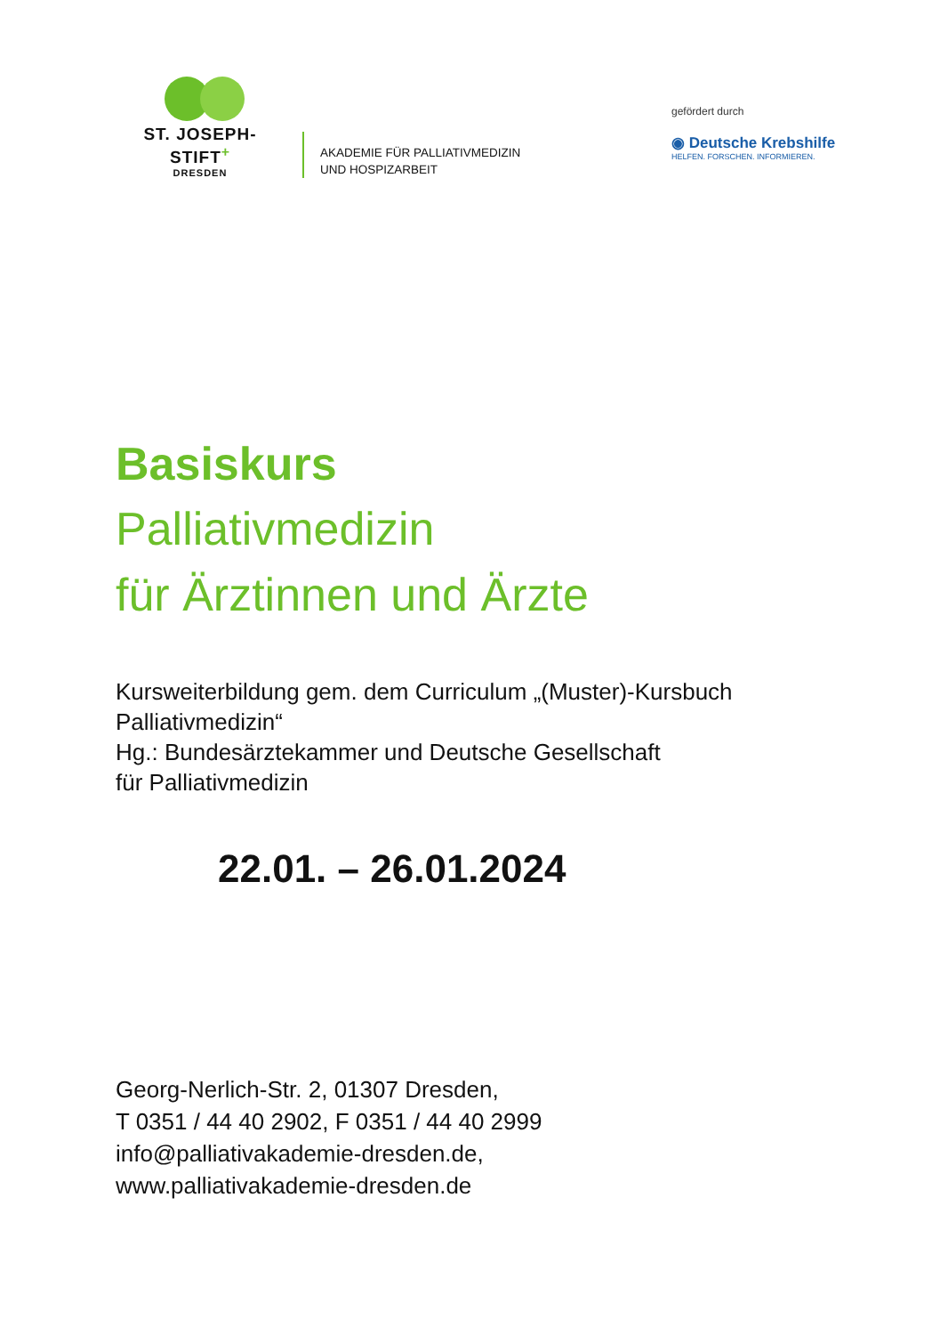ST. JOSEPH-STIFT<sup>+</sup>
DRESDEN
AKADEMIE FÜR PALLIATIVMEDIZIN
UND HOSPIZARBEIT
gefördert durch
◉ Deutsche Krebshilfe
HELFEN. FORSCHEN. INFORMIEREN.
Basiskurs
Palliativmedizin
für Ärztinnen und Ärzte
Kursweiterbildung gem. dem Curriculum „(Muster)-Kursbuch
Palliativmedizin“
Hg.: Bundesärztekammer und Deutsche Gesellschaft
für Palliativmedizin
22.01. – 26.01.2024
Georg-Nerlich-Str. 2, 01307 Dresden,
T 0351 / 44 40 2902, F 0351 / 44 40 2999
info@palliativakademie-dresden.de,
www.palliativakademie-dresden.de